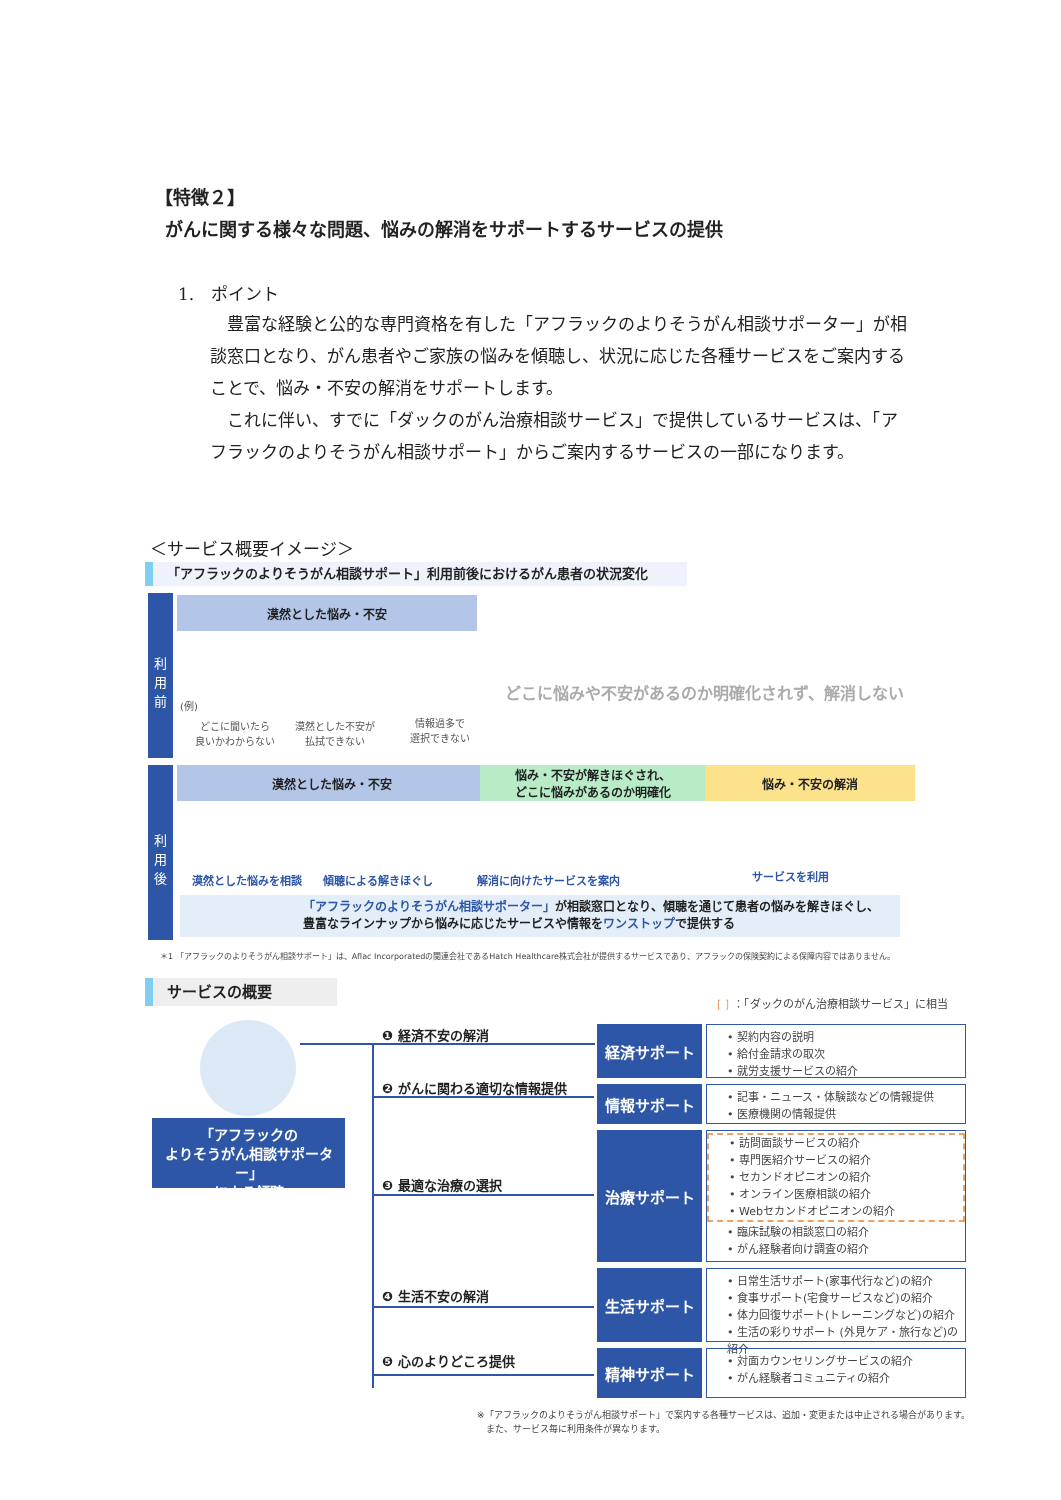【特徴２】
がんに関する様々な問題、悩みの解消をサポートするサービスの提供
1.　ポイント
　豊富な経験と公的な専門資格を有した「アフラックのよりそうがん相談サポーター」が相談窓口となり、がん患者やご家族の悩みを傾聴し、状況に応じた各種サービスをご案内することで、悩み・不安の解消をサポートします。
　これに伴い、すでに「ダックのがん治療相談サービス」で提供しているサービスは、「アフラックのよりそうがん相談サポート」からご案内するサービスの一部になります。
＜サービス概要イメージ＞
「アフラックのよりそうがん相談サポート」利用前後におけるがん患者の状況変化
利
用
前
漠然とした悩み・不安
(例)
どこに聞いたら
良いかわからない
漠然とした不安が
払拭できない
情報過多で
選択できない
どこに悩みや不安があるのか明確化されず、解消しない
利
用
後
漠然とした悩み・不安
悩み・不安が解きほぐされ、
どこに悩みがあるのか明確化
悩み・不安の解消
漠然とした悩みを相談 傾聴による解きほぐし 解消に向けたサービスを案内 サービスを利用
「アフラックのよりそうがん相談サポーター」が相談窓口となり、傾聴を通じて患者の悩みを解きほぐし、
豊富なラインナップから悩みに応じたサービスや情報をワンストップで提供する
＊1 「アフラックのよりそうがん相談サポート」は、Aflac Incorporatedの関連会社であるHatch Healthcare株式会社が提供するサービスであり、アフラックの保険契約による保障内容ではありません。
サービスの概要
[ ] ：「ダックのがん治療相談サービス」に相当
「アフラックの
よりそうがん相談サポーター」
による傾聴
❶ 経済不安の解消
❷ がんに関わる適切な情報提供
❸ 最適な治療の選択
❹ 生活不安の解消
❺ 心のよりどころ提供
経済サポート
• 契約内容の説明
• 給付金請求の取次
• 就労支援サービスの紹介
情報サポート
• 記事・ニュース・体験談などの情報提供
• 医療機関の情報提供
治療サポート
• 訪問面談サービスの紹介
• 専門医紹介サービスの紹介
• セカンドオピニオンの紹介
• オンライン医療相談の紹介
• Webセカンドオピニオンの紹介
• 臨床試験の相談窓口の紹介
• がん経験者向け調査の紹介
生活サポート
• 日常生活サポート(家事代行など)の紹介
• 食事サポート(宅食サービスなど)の紹介
• 体力回復サポート(トレーニングなど)の紹介
• 生活の彩りサポート (外見ケア・旅行など)の紹介
精神サポート
• 対面カウンセリングサービスの紹介
• がん経験者コミュニティの紹介
※「アフラックのよりそうがん相談サポート」で案内する各種サービスは、追加・変更または中止される場合があります。
　また、サービス毎に利用条件が異なります。